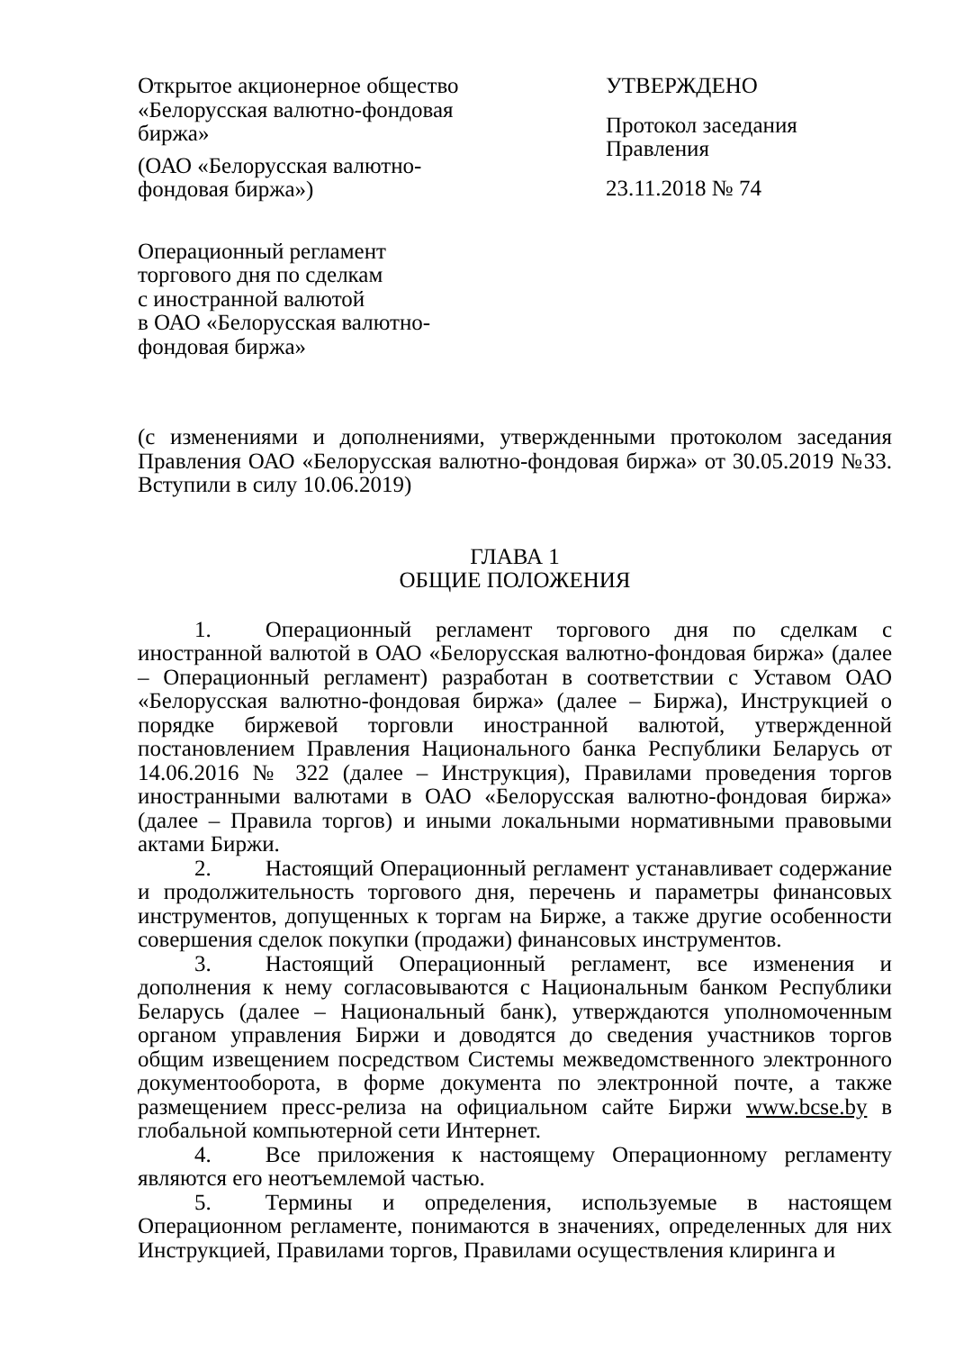Открытое акционерное общество
«Белорусская валютно-фондовая
биржа»
(ОАО «Белорусская валютно-
фондовая биржа»)
Операционный регламент
торгового дня по сделкам
с иностранной валютой
в ОАО «Белорусская валютно-
фондовая биржа»
УТВЕРЖДЕНО
Протокол заседания
Правления
23.11.2018 № 74
(с изменениями и дополнениями, утвержденными протоколом заседания Правления ОАО «Белорусская валютно-фондовая биржа» от 30.05.2019 №33. Вступили в силу 10.06.2019)
ГЛАВА 1
ОБЩИЕ ПОЛОЖЕНИЯ
1. Операционный регламент торгового дня по сделкам с иностранной валютой в ОАО «Белорусская валютно-фондовая биржа» (далее – Операционный регламент) разработан в соответствии с Уставом ОАО «Белорусская валютно-фондовая биржа» (далее – Биржа), Инструкцией о порядке биржевой торговли иностранной валютой, утвержденной постановлением Правления Национального банка Республики Беларусь от 14.06.2016 № 322 (далее – Инструкция), Правилами проведения торгов иностранными валютами в ОАО «Белорусская валютно-фондовая биржа» (далее – Правила торгов) и иными локальными нормативными правовыми актами Биржи.
2. Настоящий Операционный регламент устанавливает содержание и продолжительность торгового дня, перечень и параметры финансовых инструментов, допущенных к торгам на Бирже, а также другие особенности совершения сделок покупки (продажи) финансовых инструментов.
3. Настоящий Операционный регламент, все изменения и дополнения к нему согласовываются с Национальным банком Республики Беларусь (далее – Национальный банк), утверждаются уполномоченным органом управления Биржи и доводятся до сведения участников торгов общим извещением посредством Системы межведомственного электронного документооборота, в форме документа по электронной почте, а также размещением пресс-релиза на официальном сайте Биржи www.bcse.by в глобальной компьютерной сети Интернет.
4. Все приложения к настоящему Операционному регламенту являются его неотъемлемой частью.
5. Термины и определения, используемые в настоящем Операционном регламенте, понимаются в значениях, определенных для них Инструкцией, Правилами торгов, Правилами осуществления клиринга и